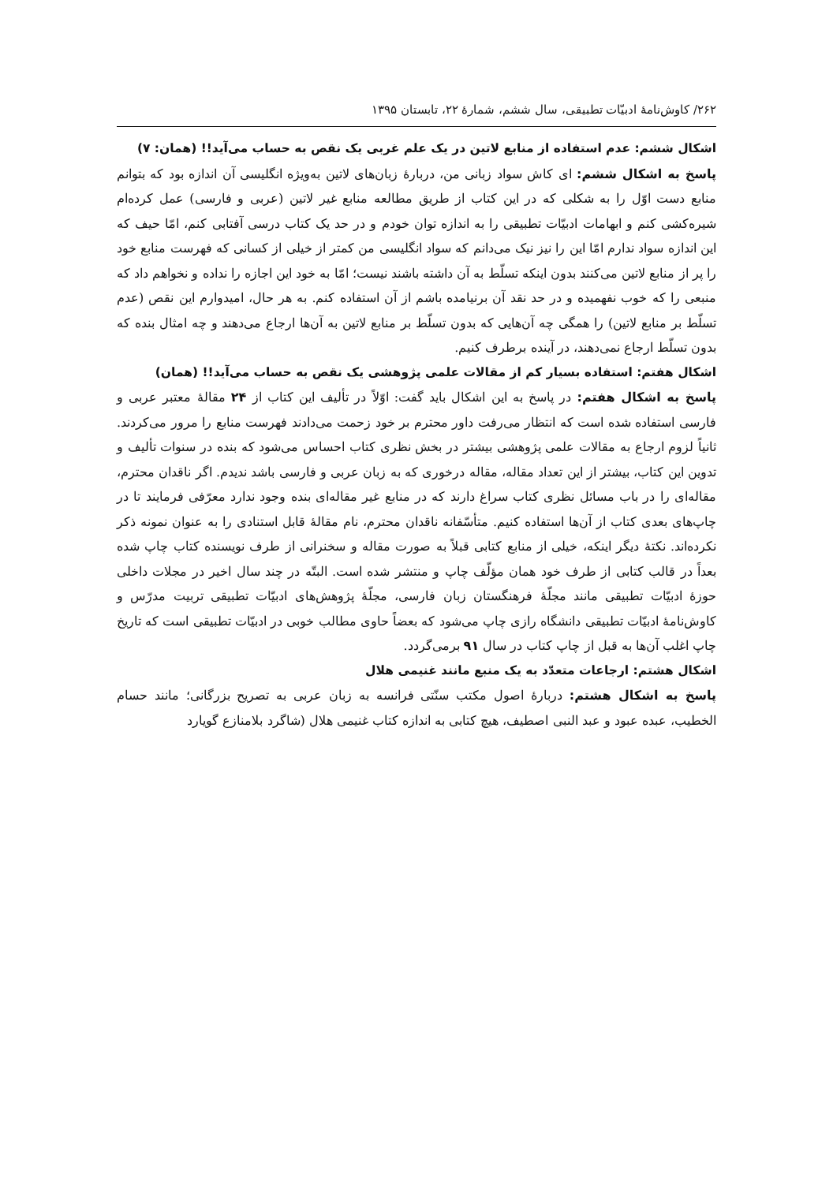۲۶۲/ کاوش‌نامهٔ ادبیّات تطبیقی، سال ششم، شمارهٔ ۲۲، تابستان ۱۳۹۵
اشکال ششم: عدم استفاده از منابع لاتین در یک علم غربی یک نقص به حساب می‌آید!! (همان: ۷)
پاسخ به اشکال ششم: ای کاش سواد زبانی من، دربارهٔ زبان‌های لاتین به‌ویژه انگلیسی آن اندازه بود که بتوانم منابع دست اوّل را به شکلی که در این کتاب از طریق مطالعه منابع غیر لاتین (عربی و فارسی) عمل کرده‌ام شیره‌کشی کنم و ابهامات ادبیّات تطبیقی را به اندازه توان خودم و در حد یک کتاب درسی آفتابی کنم، امّا حیف که این اندازه سواد ندارم امّا این را نیز نیک می‌دانم که سواد انگلیسی من کمتر از خیلی از کسانی که فهرست منابع خود را پر از منابع لاتین می‌کنند بدون اینکه تسلّط به آن داشته باشند نیست؛ امّا به خود این اجازه را نداده و نخواهم داد که منبعی را که خوب نفهمیده و در حد نقد آن برنیامده باشم از آن استفاده کنم. به هر حال، امیدوارم این نقص (عدم تسلّط بر منابع لاتین) را همگی چه آن‌هایی که بدون تسلّط بر منابع لاتین به آن‌ها ارجاع می‌دهند و چه امثال بنده که بدون تسلّط ارجاع نمی‌دهند، در آینده برطرف کنیم.
اشکال هفتم: استفاده بسیار کم از مقالات علمی پژوهشی یک نقص به حساب می‌آید!! (همان)
پاسخ به اشکال هفتم: در پاسخ به این اشکال باید گفت: اوّلاً در تألیف این کتاب از ۲۴ مقالهٔ معتبر عربی و فارسی استفاده شده است که انتظار می‌رفت داور محترم بر خود زحمت می‌دادند فهرست منابع را مرور می‌کردند. ثانیاً لزوم ارجاع به مقالات علمی پژوهشی بیشتر در بخش نظری کتاب احساس می‌شود که بنده در سنوات تألیف و تدوین این کتاب، بیشتر از این تعداد مقاله، مقاله درخوری که به زبان عربی و فارسی باشد ندیدم. اگر ناقدان محترم، مقاله‌ای را در باب مسائل نظری کتاب سراغ دارند که در منابع غیر مقاله‌ای بنده وجود ندارد معرّفی فرمایند تا در چاپ‌های بعدی کتاب از آن‌ها استفاده کنیم. متأسّفانه ناقدان محترم، نام مقالهٔ قابل استنادی را به عنوان نمونه ذکر نکرده‌اند. نکتهٔ دیگر اینکه، خیلی از منابع کتابی قبلاً به صورت مقاله و سخنرانی از طرف نویسنده کتاب چاپ شده بعداً در قالب کتابی از طرف خود همان مؤلّف چاپ و منتشر شده است. البتّه در چند سال اخیر در مجلات داخلی حوزهٔ ادبیّات تطبیقی مانند مجلّهٔ فرهنگستان زبان فارسی، مجلّهٔ پژوهش‌های ادبیّات تطبیقی تربیت مدرّس و کاوش‌نامهٔ ادبیّات تطبیقی دانشگاه رازی چاپ می‌شود که بعضاً حاوی مطالب خوبی در ادبیّات تطبیقی است که تاریخ چاپ اغلب آن‌ها به قبل از چاپ کتاب در سال ۹۱ برمی‌گردد.
اشکال هشتم: ارجاعات متعدّد به یک منبع مانند غنیمی هلال
پاسخ به اشکال هشتم: دربارهٔ اصول مکتب سنّتی فرانسه به زبان عربی به تصریح بزرگانی؛ مانند حسام الخطیب، عبده عبود و عبد النبی اصطیف، هیچ کتابی به اندازه کتاب غنیمی هلال (شاگرد بلامنازع گویارد